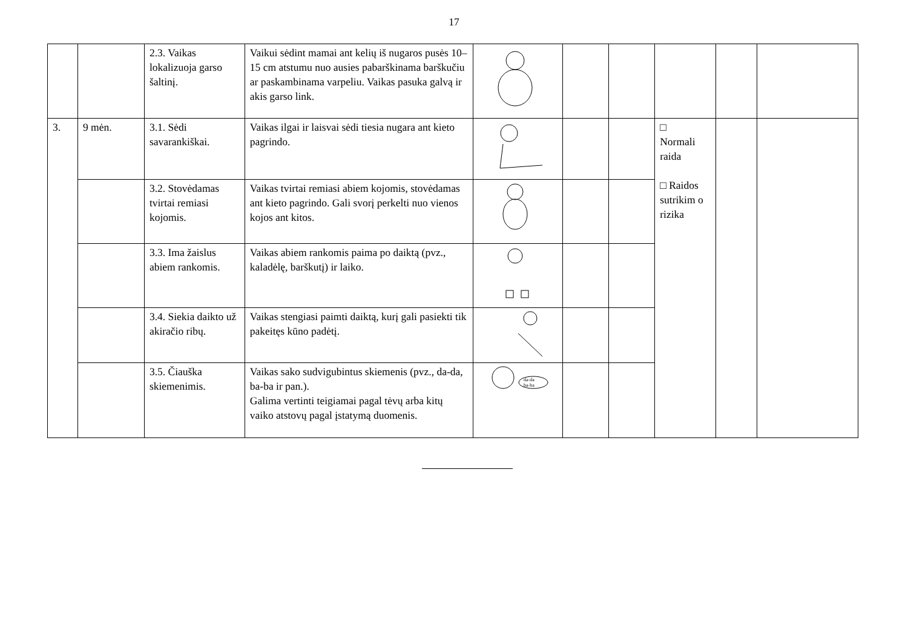17
| | | 2.3. Vaikas lokalizuoja garso šaltinį. | Vaikui sėdint mamai ant kelių iš nugaros pusės 10–15 cm atstumu nuo ausies pabarškinama barškučiu ar paskambinama varpeliu. Vaikas pasuka galvą ir akis garso link. | | | | | | |
| 3. | 9 mėn. | 3.1. Sėdi savarankiškai. | Vaikas ilgai ir laisvai sėdi tiesia nugara ant kieto pagrindo. | | | | □ Normali raida □ Raidos sutrikim o rizika | | |
| | | 3.2. Stovėdamas tvirtai remiasi kojomis. | Vaikas tvirtai remiasi abiem kojomis, stovėdamas ant kieto pagrindo. Gali svorį perkelti nuo vienos kojos ant kitos. | | | | | | |
| | | 3.3. Ima žaislus abiem rankomis. | Vaikas abiem rankomis paima po daiktą (pvz., kaladėlę, barškutį) ir laiko. | | | | | | |
| | | 3.4. Siekia daikto už akiračio ribų. | Vaikas stengiasi paimti daiktą, kurį gali pasiekti tik pakeitęs kūno padėtį. | | | | | | |
| | | 3.5. Čiauška skiemenimis. | Vaikas sako sudvigubintus skiemenis (pvz., da-da, ba-ba ir pan.). Galima vertinti teigiamai pagal tėvų arba kitų vaiko atstovų pagal įstatymą duomenis. | da-da ba-ba | | | | | |